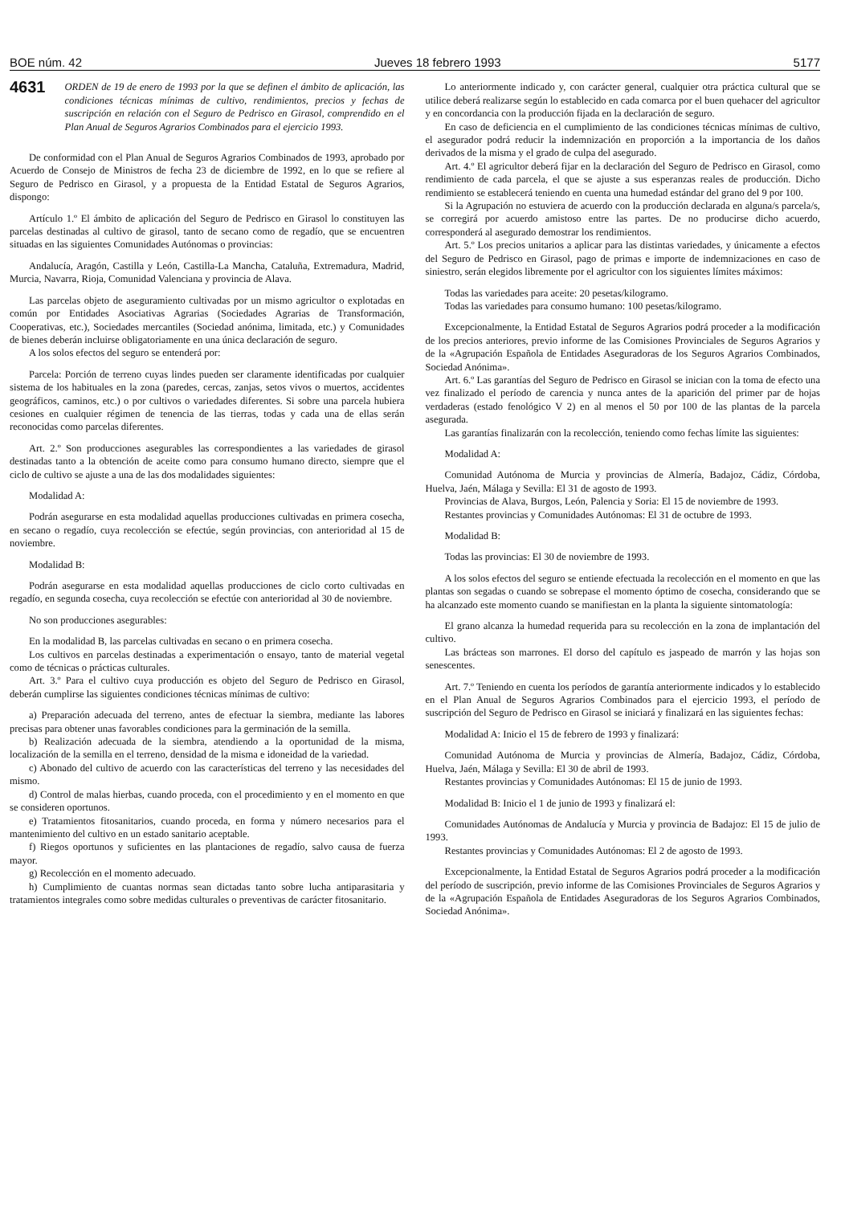BOE núm. 42 Jueves 18 febrero 1993 5177
4631 ORDEN de 19 de enero de 1993 por la que se definen el ámbito de aplicación, las condiciones técnicas mínimas de cultivo, rendimientos, precios y fechas de suscripción en relación con el Seguro de Pedrisco en Girasol, comprendido en el Plan Anual de Seguros Agrarios Combinados para el ejercicio 1993.
De conformidad con el Plan Anual de Seguros Agrarios Combinados de 1993, aprobado por Acuerdo de Consejo de Ministros de fecha 23 de diciembre de 1992, en lo que se refiere al Seguro de Pedrisco en Girasol, y a propuesta de la Entidad Estatal de Seguros Agrarios, dispongo:
Artículo 1.º El ámbito de aplicación del Seguro de Pedrisco en Girasol lo constituyen las parcelas destinadas al cultivo de girasol, tanto de secano como de regadío, que se encuentren situadas en las siguientes Comunidades Autónomas o provincias:
Andalucía, Aragón, Castilla y León, Castilla-La Mancha, Cataluña, Extremadura, Madrid, Murcia, Navarra, Rioja, Comunidad Valenciana y provincia de Alava.
Las parcelas objeto de aseguramiento cultivadas por un mismo agricultor o explotadas en común por Entidades Asociativas Agrarias (Sociedades Agrarias de Transformación, Cooperativas, etc.), Sociedades mercantiles (Sociedad anónima, limitada, etc.) y Comunidades de bienes deberán incluirse obligatoriamente en una única declaración de seguro.
A los solos efectos del seguro se entenderá por:
Parcela: Porción de terreno cuyas lindes pueden ser claramente identificadas por cualquier sistema de los habituales en la zona (paredes, cercas, zanjas, setos vivos o muertos, accidentes geográficos, caminos, etc.) o por cultivos o variedades diferentes. Si sobre una parcela hubiera cesiones en cualquier régimen de tenencia de las tierras, todas y cada una de ellas serán reconocidas como parcelas diferentes.
Art. 2.º Son producciones asegurables las correspondientes a las variedades de girasol destinadas tanto a la obtención de aceite como para consumo humano directo, siempre que el ciclo de cultivo se ajuste a una de las dos modalidades siguientes:
Modalidad A:
Podrán asegurarse en esta modalidad aquellas producciones cultivadas en primera cosecha, en secano o regadío, cuya recolección se efectúe, según provincias, con anterioridad al 15 de noviembre.
Modalidad B:
Podrán asegurarse en esta modalidad aquellas producciones de ciclo corto cultivadas en regadío, en segunda cosecha, cuya recolección se efectúe con anterioridad al 30 de noviembre.
No son producciones asegurables:
En la modalidad B, las parcelas cultivadas en secano o en primera cosecha.
Los cultivos en parcelas destinadas a experimentación o ensayo, tanto de material vegetal como de técnicas o prácticas culturales.
Art. 3.º Para el cultivo cuya producción es objeto del Seguro de Pedrisco en Girasol, deberán cumplirse las siguientes condiciones técnicas mínimas de cultivo:
a) Preparación adecuada del terreno, antes de efectuar la siembra, mediante las labores precisas para obtener unas favorables condiciones para la germinación de la semilla.
b) Realización adecuada de la siembra, atendiendo a la oportunidad de la misma, localización de la semilla en el terreno, densidad de la misma e idoneidad de la variedad.
c) Abonado del cultivo de acuerdo con las características del terreno y las necesidades del mismo.
d) Control de malas hierbas, cuando proceda, con el procedimiento y en el momento en que se consideren oportunos.
e) Tratamientos fitosanitarios, cuando proceda, en forma y número necesarios para el mantenimiento del cultivo en un estado sanitario aceptable.
f) Riegos oportunos y suficientes en las plantaciones de regadío, salvo causa de fuerza mayor.
g) Recolección en el momento adecuado.
h) Cumplimiento de cuantas normas sean dictadas tanto sobre lucha antiparasitaria y tratamientos integrales como sobre medidas culturales o preventivas de carácter fitosanitario.
Lo anteriormente indicado y, con carácter general, cualquier otra práctica cultural que se utilice deberá realizarse según lo establecido en cada comarca por el buen quehacer del agricultor y en concordancia con la producción fijada en la declaración de seguro.
En caso de deficiencia en el cumplimiento de las condiciones técnicas mínimas de cultivo, el asegurador podrá reducir la indemnización en proporción a la importancia de los daños derivados de la misma y el grado de culpa del asegurado.
Art. 4.º El agricultor deberá fijar en la declaración del Seguro de Pedrisco en Girasol, como rendimiento de cada parcela, el que se ajuste a sus esperanzas reales de producción. Dicho rendimiento se establecerá teniendo en cuenta una humedad estándar del grano del 9 por 100.
Si la Agrupación no estuviera de acuerdo con la producción declarada en alguna/s parcela/s, se corregirá por acuerdo amistoso entre las partes. De no producirse dicho acuerdo, corresponderá al asegurado demostrar los rendimientos.
Art. 5.º Los precios unitarios a aplicar para las distintas variedades, y únicamente a efectos del Seguro de Pedrisco en Girasol, pago de primas e importe de indemnizaciones en caso de siniestro, serán elegidos libremente por el agricultor con los siguientes límites máximos:
Todas las variedades para aceite: 20 pesetas/kilogramo.
Todas las variedades para consumo humano: 100 pesetas/kilogramo.
Excepcionalmente, la Entidad Estatal de Seguros Agrarios podrá proceder a la modificación de los precios anteriores, previo informe de las Comisiones Provinciales de Seguros Agrarios y de la «Agrupación Española de Entidades Aseguradoras de los Seguros Agrarios Combinados, Sociedad Anónima».
Art. 6.º Las garantías del Seguro de Pedrisco en Girasol se inician con la toma de efecto una vez finalizado el período de carencia y nunca antes de la aparición del primer par de hojas verdaderas (estado fenológico V 2) en al menos el 50 por 100 de las plantas de la parcela asegurada.
Las garantías finalizarán con la recolección, teniendo como fechas límite las siguientes:
Modalidad A:
Comunidad Autónoma de Murcia y provincias de Almería, Badajoz, Cádiz, Córdoba, Huelva, Jaén, Málaga y Sevilla: El 31 de agosto de 1993.
Provincias de Alava, Burgos, León, Palencia y Soria: El 15 de noviembre de 1993.
Restantes provincias y Comunidades Autónomas: El 31 de octubre de 1993.
Modalidad B:
Todas las provincias: El 30 de noviembre de 1993.
A los solos efectos del seguro se entiende efectuada la recolección en el momento en que las plantas son segadas o cuando se sobrepase el momento óptimo de cosecha, considerando que se ha alcanzado este momento cuando se manifiestan en la planta la siguiente sintomatología:
El grano alcanza la humedad requerida para su recolección en la zona de implantación del cultivo.
Las brácteas son marrones. El dorso del capítulo es jaspeado de marrón y las hojas son senescentes.
Art. 7.º Teniendo en cuenta los períodos de garantía anteriormente indicados y lo establecido en el Plan Anual de Seguros Agrarios Combinados para el ejercicio 1993, el período de suscripción del Seguro de Pedrisco en Girasol se iniciará y finalizará en las siguientes fechas:
Modalidad A: Inicio el 15 de febrero de 1993 y finalizará:
Comunidad Autónoma de Murcia y provincias de Almería, Badajoz, Cádiz, Córdoba, Huelva, Jaén, Málaga y Sevilla: El 30 de abril de 1993.
Restantes provincias y Comunidades Autónomas: El 15 de junio de 1993.
Modalidad B: Inicio el 1 de junio de 1993 y finalizará el:
Comunidades Autónomas de Andalucía y Murcia y provincia de Badajoz: El 15 de julio de 1993.
Restantes provincias y Comunidades Autónomas: El 2 de agosto de 1993.
Excepcionalmente, la Entidad Estatal de Seguros Agrarios podrá proceder a la modificación del período de suscripción, previo informe de las Comisiones Provinciales de Seguros Agrarios y de la «Agrupación Española de Entidades Aseguradoras de los Seguros Agrarios Combinados, Sociedad Anónima».